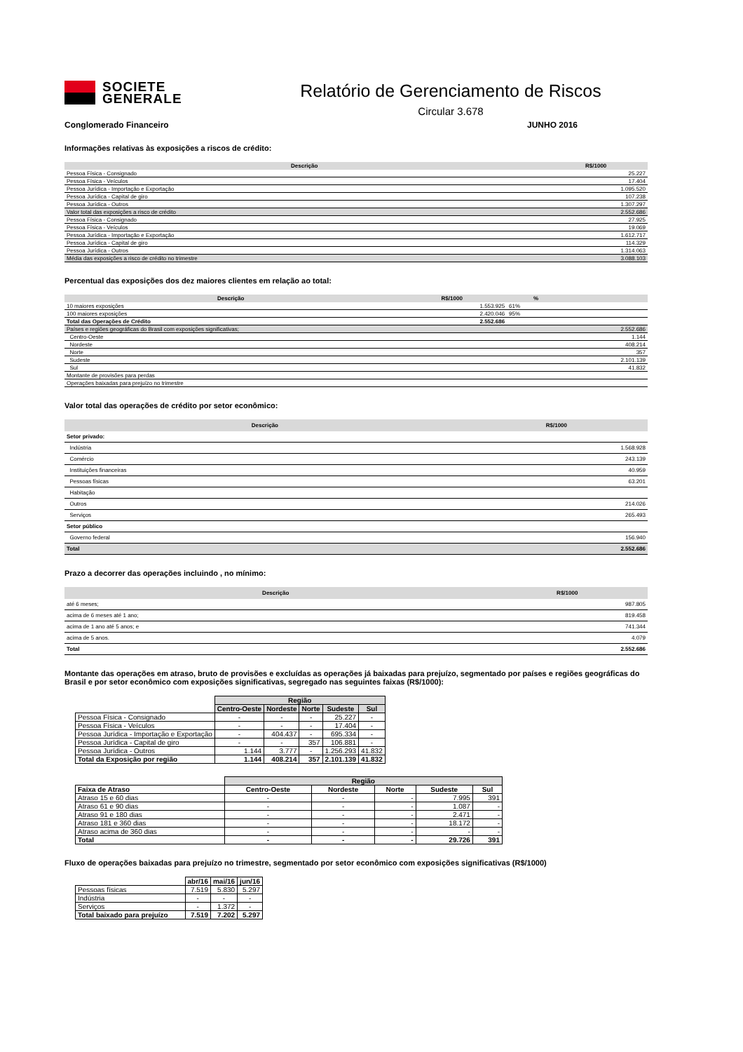SOCIETE
GENERALE
Relatório de Gerenciamento de Riscos
Circular 3.678
Conglomerado Financeiro JUNHO 2016
Informações relativas às exposições a riscos de crédito:
| Descrição | R$/1000 |
| --- | --- |
| Pessoa Física - Consignado | 25.227 |
| Pessoa Física - Veículos | 17.404 |
| Pessoa Jurídica - Importação e Exportação | 1.095.520 |
| Pessoa Jurídica - Capital de giro | 107.238 |
| Pessoa Jurídica - Outros | 1.307.297 |
| Valor total das exposições a risco de crédito | 2.552.686 |
| Pessoa Física - Consignado | 27.925 |
| Pessoa Física - Veículos | 19.069 |
| Pessoa Jurídica - Importação e Exportação | 1.612.717 |
| Pessoa Jurídica - Capital de giro | 114.329 |
| Pessoa Jurídica - Outros | 1.314.063 |
| Média das exposições a risco de crédito no trimestre | 3.088.103 |
Percentual das exposições dos dez maiores clientes em relação ao total:
| Descrição | R$/1000 | % | |
| --- | --- | --- | --- |
| 10 maiores exposições | 1.553.925 | 61% | |
| 100 maiores exposições | 2.420.046 | 95% | |
| Total das Operações de Crédito | 2.552.686 | | |
| Países e regiões geográficas do Brasil com exposições significativas; | | | 2.552.686 |
| Centro-Oeste | | | 1.144 |
| Nordeste | | | 408.214 |
| Norte | | | 357 |
| Sudeste | | | 2.101.139 |
| Sul | | | 41.832 |
| Montante de provisões para perdas | | | |
| Operações baixadas para prejuízo no trimestre | | | |
Valor total das operações de crédito por setor econômico:
| Descrição | R$/1000 |
| --- | --- |
| Setor privado: | |
| Indústria | 1.568.928 |
| Comércio | 243.139 |
| Instituições financeiras | 40.959 |
| Pessoas físicas | 63.201 |
| Habitação | |
| Outros | 214.026 |
| Serviços | 265.493 |
| Setor público | |
| Governo federal | 156.940 |
| Total | 2.552.686 |
Prazo a decorrer das operações incluindo , no mínimo:
| Descrição | R$/1000 |
| --- | --- |
| até 6 meses; | 987.805 |
| acima de 6 meses até 1 ano; | 819.458 |
| acima de 1 ano até 5 anos; e | 741.344 |
| acima de 5 anos. | 4.079 |
| Total | 2.552.686 |
Montante das operações em atraso, bruto de provisões e excluídas as operações já baixadas para prejuízo, segmentado por países e regiões geográficas do Brasil e por setor econômico com exposições significativas, segregado nas seguintes faixas (R$/1000):
| | Região | | | | |
| | Centro-Oeste | Nordeste | Norte | Sudeste | Sul |
| Pessoa Física - Consignado | - | - | - | 25.227 | - |
| Pessoa Física - Veículos | - | - | - | 17.404 | - |
| Pessoa Jurídica - Importação e Exportação | - | 404.437 | - | 695.334 | - |
| Pessoa Jurídica - Capital de giro | - | - | 357 | 106.881 | - |
| Pessoa Jurídica - Outros | 1.144 | 3.777 | - | 1.256.293 | 41.832 |
| Total da Exposição por região | 1.144 | 408.214 | 357 | 2.101.139 | 41.832 |
| | Região | | | | |
| Faixa de Atraso | Centro-Oeste | Nordeste | Norte | Sudeste | Sul |
| Atraso 15 e 60 dias | - | - | - | 7.995 | 391 |
| Atraso 61 e 90 dias | - | - | - | 1.087 | - |
| Atraso 91 e 180 dias | - | - | - | 2.471 | - |
| Atraso 181 e 360 dias | - | - | - | 18.172 | - |
| Atraso acima de 360 dias | - | - | - | - | - |
| Total | - | - | - | 29.726 | 391 |
Fluxo de operações baixadas para prejuízo no trimestre, segmentado por setor econômico com exposições significativas (R$/1000)
| | abr/16 | mai/16 | jun/16 |
| Pessoas físicas | 7.519 | 5.830 | 5.297 |
| Indústria | - | - | - |
| Serviços | - | 1.372 | - |
| Total baixado para prejuízo | 7.519 | 7.202 | 5.297 |